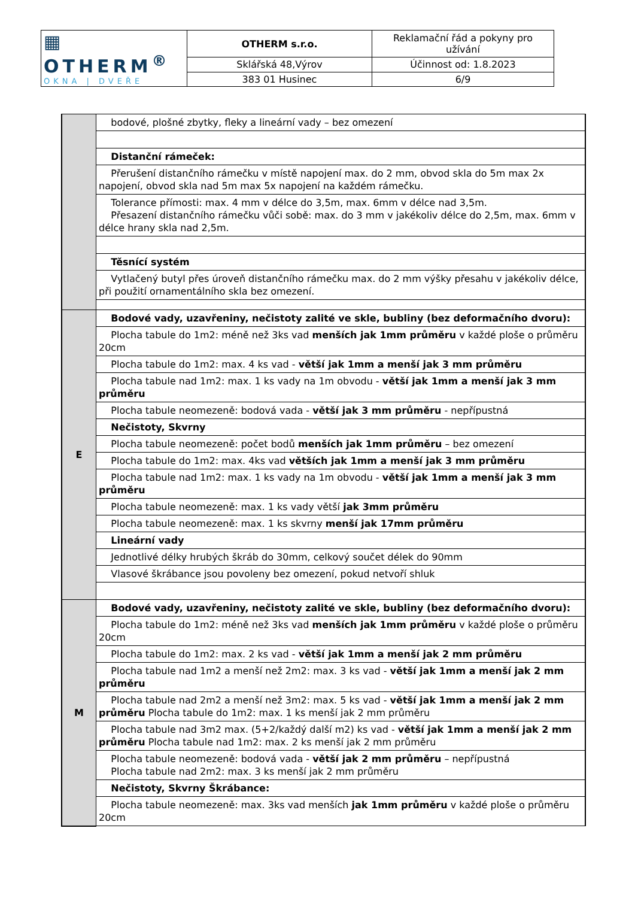| ▦ OTHERM<sup>®</sup> OKNA / DVEŘE | OTHERM s.r.o. | Reklamační řád a pokyny pro užívání |
| | Sklářská 48,Výrov | Účinnost od: 1.8.2023 |
| | 383 01 Husinec | 6/9 |
| | bodové, plošné zbytky, fleky a lineární vady – bez omezení |
| | Distanční rámeček: |
| | Přerušení distančního rámečku v místě napojení max. do 2 mm, obvod skla do 5m max 2x napojení, obvod skla nad 5m max 5x napojení na každém rámečku. |
| | Tolerance přímosti: max. 4 mm v délce do 3,5m, max. 6mm v délce nad 3,5m. Přesazení distančního rámečku vůči sobě: max. do 3 mm v jakékoliv délce do 2,5m, max. 6mm v délce hrany skla nad 2,5m. |
| | Těsnící systém |
| | Vytlačený butyl přes úroveň distančního rámečku max. do 2 mm výšky přesahu v jakékoliv délce, při použití ornamentálního skla bez omezení. |
| E | Bodové vady, uzavřeniny, nečistoty zalité ve skle, bubliny (bez deformačního dvoru): |
| | Plocha tabule do 1m2: méně než 3ks vad menších jak 1mm průměru v každé ploše o průměru 20cm |
| | Plocha tabule do 1m2: max. 4 ks vad - větší jak 1mm a menší jak 3 mm průměru |
| | Plocha tabule nad 1m2: max. 1 ks vady na 1m obvodu - větší jak 1mm a menší jak 3 mm průměru |
| | Plocha tabule neomezeně: bodová vada - větší jak 3 mm průměru - nepřípustná |
| | Nečistoty, Skvrny |
| | Plocha tabule neomezeně: počet bodů menších jak 1mm průměru – bez omezení |
| | Plocha tabule do 1m2: max. 4ks vad větších jak 1mm a menší jak 3 mm průměru |
| | Plocha tabule nad 1m2: max. 1 ks vady na 1m obvodu - větší jak 1mm a menší jak 3 mm průměru |
| | Plocha tabule neomezeně: max. 1 ks vady větší jak 3mm průměru |
| | Plocha tabule neomezeně: max. 1 ks skvrny menší jak 17mm průměru |
| | Lineární vady |
| | Jednotlivé délky hrubých škráb do 30mm, celkový součet délek do 90mm |
| | Vlasové škrábance jsou povoleny bez omezení, pokud netvoří shluk |
| M | Bodové vady, uzavřeniny, nečistoty zalité ve skle, bubliny (bez deformačního dvoru): |
| | Plocha tabule do 1m2: méně než 3ks vad menších jak 1mm průměru v každé ploše o průměru 20cm |
| | Plocha tabule do 1m2: max. 2 ks vad - větší jak 1mm a menší jak 2 mm průměru |
| | Plocha tabule nad 1m2 a menší než 2m2: max. 3 ks vad - větší jak 1mm a menší jak 2 mm průměru |
| | Plocha tabule nad 2m2 a menší než 3m2: max. 5 ks vad - větší jak 1mm a menší jak 2 mm průměru Plocha tabule do 1m2: max. 1 ks menší jak 2 mm průměru |
| | Plocha tabule nad 3m2 max. (5+2/každý další m2) ks vad - větší jak 1mm a menší jak 2 mm průměru Plocha tabule nad 1m2: max. 2 ks menší jak 2 mm průměru |
| | Plocha tabule neomezeně: bodová vada - větší jak 2 mm průměru – nepřípustná Plocha tabule nad 2m2: max. 3 ks menší jak 2 mm průměru |
| | Nečistoty, Skvrny Škrábance: |
| | Plocha tabule neomezeně: max. 3ks vad menších jak 1mm průměru v každé ploše o průměru 20cm |